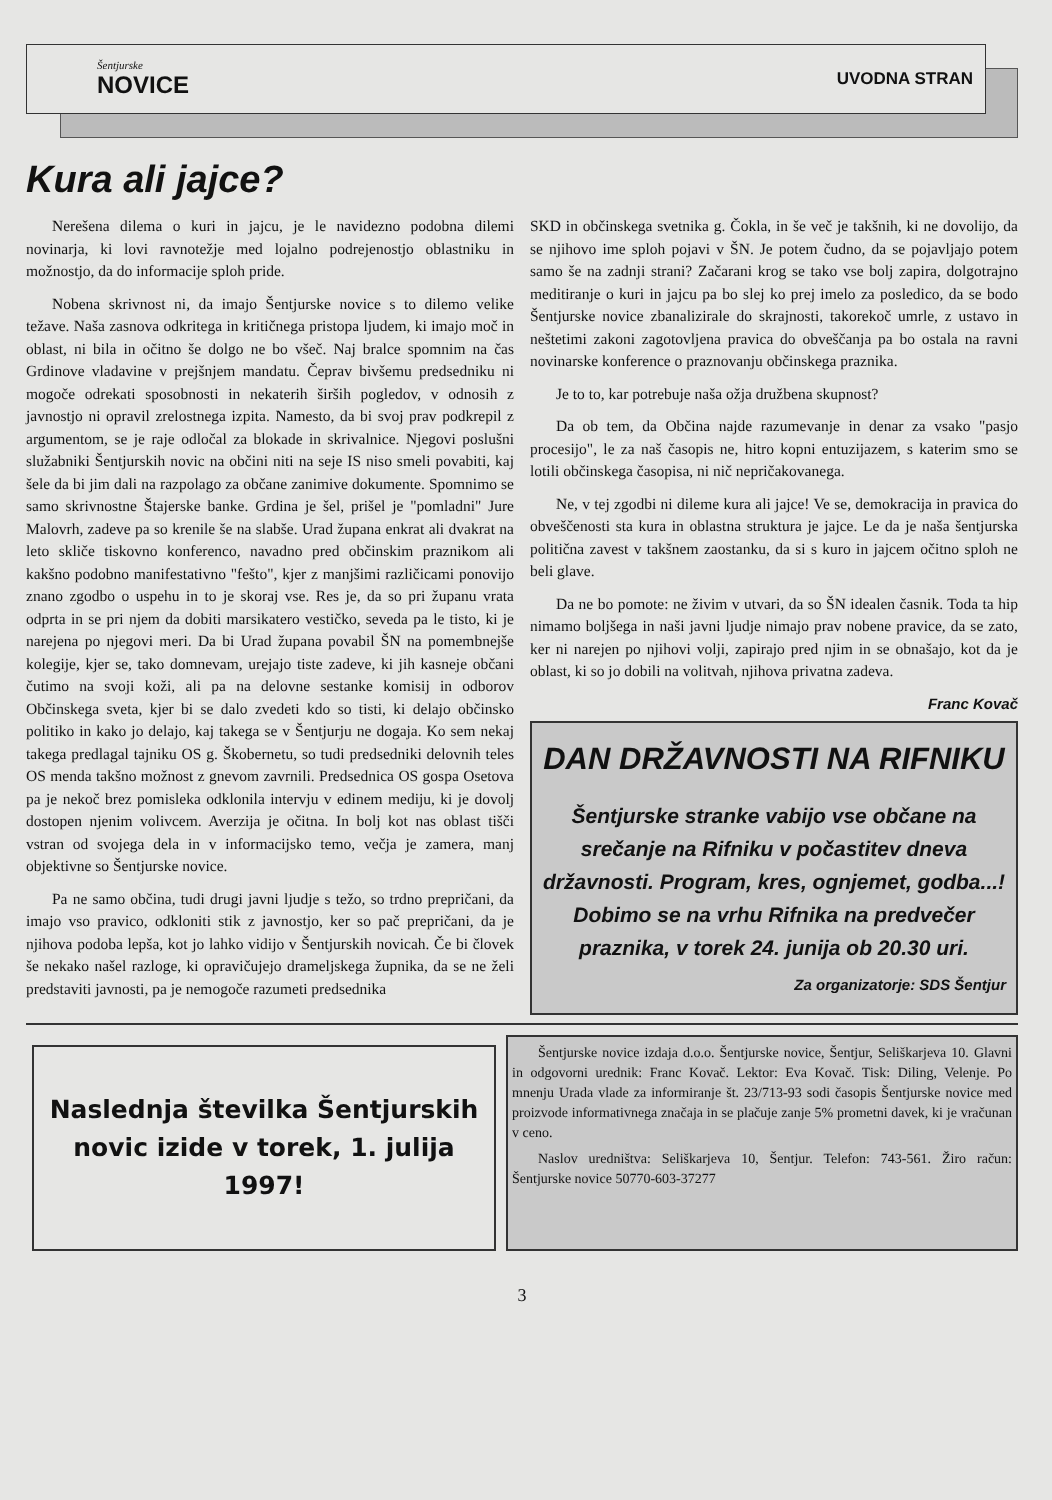Šentjurske
NOVICE
UVODNA STRAN
Kura ali jajce?
Nerešena dilema o kuri in jajcu, je le navidezno podobna dilemi novinarja, ki lovi ravnotežje med lojalno podrejenostjo oblastniku in možnostjo, da do informacije sploh pride.
Nobena skrivnost ni, da imajo Šentjurske novice s to dilemo velike težave. Naša zasnova odkritega in kritičnega pristopa ljudem, ki imajo moč in oblast, ni bila in očitno še dolgo ne bo všeč. Naj bralce spomnim na čas Grdinove vladavine v prejšnjem mandatu. Čeprav bivšemu predsedniku ni mogoče odrekati sposobnosti in nekaterih širših pogledov, v odnosih z javnostjo ni opravil zrelostnega izpita. Namesto, da bi svoj prav podkrepil z argumentom, se je raje odločal za blokade in skrivalnice. Njegovi poslušni služabniki Šentjurskih novic na občini niti na seje IS niso smeli povabiti, kaj šele da bi jim dali na razpolago za občane zanimive dokumente. Spomnimo se samo skrivnostne Štajerske banke. Grdina je šel, prišel je "pomladni" Jure Malovrh, zadeve pa so krenile še na slabše. Urad župana enkrat ali dvakrat na leto skliče tiskovno konferenco, navadno pred občinskim praznikom ali kakšno podobno manifestativno "fešto", kjer z manjšimi različicami ponovijo znano zgodbo o uspehu in to je skoraj vse. Res je, da so pri županu vrata odprta in se pri njem da dobiti marsikatero vestičko, seveda pa le tisto, ki je narejena po njegovi meri. Da bi Urad župana povabil ŠN na pomembnejše kolegije, kjer se, tako domnevam, urejajo tiste zadeve, ki jih kasneje občani čutimo na svoji koži, ali pa na delovne sestanke komisij in odborov Občinskega sveta, kjer bi se dalo zvedeti kdo so tisti, ki delajo občinsko politiko in kako jo delajo, kaj takega se v Šentjurju ne dogaja. Ko sem nekaj takega predlagal tajniku OS g. Škobernetu, so tudi predsedniki delovnih teles OS menda takšno možnost z gnevom zavrnili. Predsednica OS gospa Osetova pa je nekoč brez pomisleka odklonila intervju v edinem mediju, ki je dovolj dostopen njenim volivcem. Averzija je očitna. In bolj kot nas oblast tišči vstran od svojega dela in v informacijsko temo, večja je zamera, manj objektivne so Šentjurske novice.
Pa ne samo občina, tudi drugi javni ljudje s težo, so trdno prepričani, da imajo vso pravico, odkloniti stik z javnostjo, ker so pač prepričani, da je njihova podoba lepša, kot jo lahko vidijo v Šentjurskih novicah. Če bi človek še nekako našel razloge, ki opravičujejo drameljskega župnika, da se ne želi predstaviti javnosti, pa je nemogoče razumeti predsednika
SKD in občinskega svetnika g. Čokla, in še več je takšnih, ki ne dovolijo, da se njihovo ime sploh pojavi v ŠN. Je potem čudno, da se pojavljajo potem samo še na zadnji strani? Začarani krog se tako vse bolj zapira, dolgotrajno meditiranje o kuri in jajcu pa bo slej ko prej imelo za posledico, da se bodo Šentjurske novice zbanalizirale do skrajnosti, takorekoč umrle, z ustavo in neštetimi zakoni zagotovljena pravica do obveščanja pa bo ostala na ravni novinarske konference o praznovanju občinskega praznika.
Je to to, kar potrebuje naša ožja družbena skupnost?
Da ob tem, da Občina najde razumevanje in denar za vsako "pasjo procesijo", le za naš časopis ne, hitro kopni entuzijazem, s katerim smo se lotili občinskega časopisa, ni nič nepričakovanega.
Ne, v tej zgodbi ni dileme kura ali jajce! Ve se, demokracija in pravica do obveščenosti sta kura in oblastna struktura je jajce. Le da je naša šentjurska politična zavest v takšnem zaostanku, da si s kuro in jajcem očitno sploh ne beli glave.
Da ne bo pomote: ne živim v utvari, da so ŠN idealen časnik. Toda ta hip nimamo boljšega in naši javni ljudje nimajo prav nobene pravice, da se zato, ker ni narejen po njihovi volji, zapirajo pred njim in se obnašajo, kot da je oblast, ki so jo dobili na volitvah, njihova privatna zadeva.
Franc Kovač
DAN DRŽAVNOSTI NA RIFNIKU
Šentjurske stranke vabijo vse občane na srečanje na Rifniku v počastitev dneva državnosti. Program, kres, ognjemet, godba...! Dobimo se na vrhu Rifnika na predvečer praznika, v torek 24. junija ob 20.30 uri.
Za organizatorje: SDS Šentjur
Naslednja številka Šentjurskih novic izide v torek, 1. julija 1997!
Šentjurske novice izdaja d.o.o. Šentjurske novice, Šentjur, Seliškarjeva 10. Glavni in odgovorni urednik: Franc Kovač. Lektor: Eva Kovač. Tisk: Diling, Velenje. Po mnenju Urada vlade za informiranje št. 23/713-93 sodi časopis Šentjurske novice med proizvode informativnega značaja in se plačuje zanje 5% prometni davek, ki je vračunan v ceno.
Naslov uredništva: Seliškarjeva 10, Šentjur. Telefon: 743-561. Žiro račun: Šentjurske novice 50770-603-37277
3